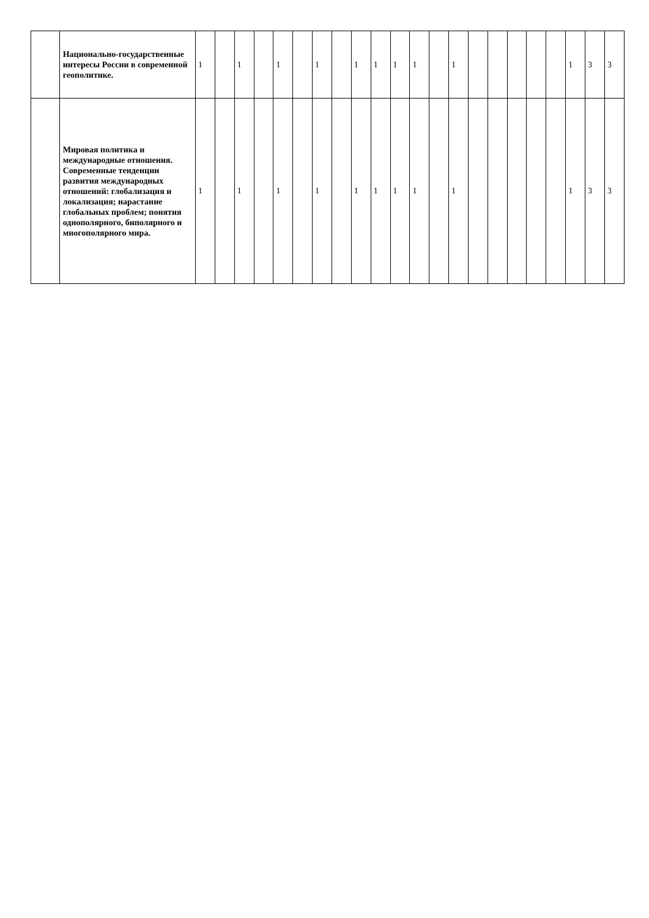| | Национально-государственные интересы России в современной геополитике. | 1 | | 1 | | 1 | | 1 | | 1 | 1 | 1 | 1 | | 1 | | | | | | 1 | 3 | 3 |
| | Мировая политика и международные отношения. Современные тенденции развития международных отношений: глобализация и локализация; нарастание глобальных проблем; понятия однополярного, биполярного и многополярного мира. | 1 | | 1 | | 1 | | 1 | | 1 | 1 | 1 | 1 | | 1 | | | | | | 1 | 3 | 3 |